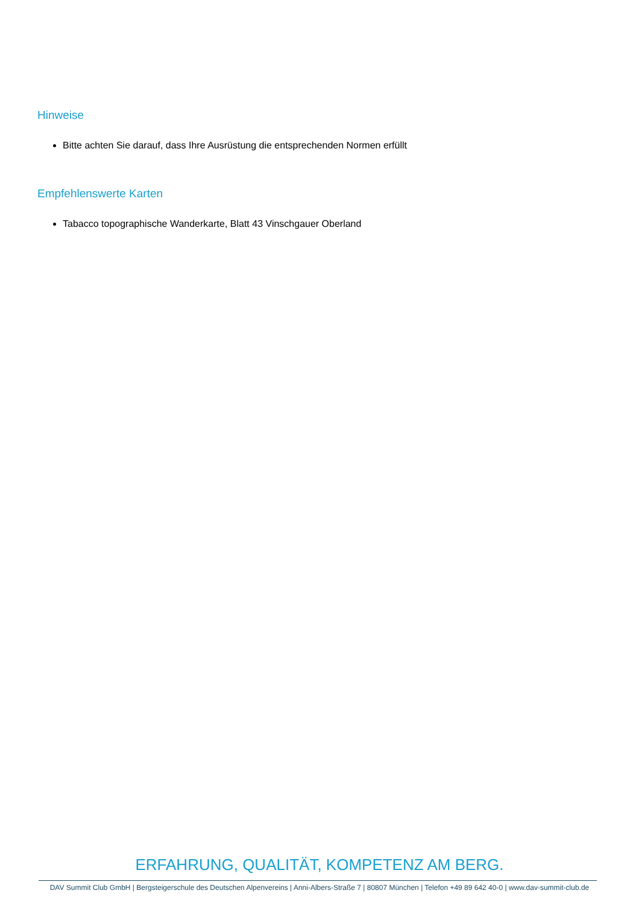Hinweise
Bitte achten Sie darauf, dass Ihre Ausrüstung die entsprechenden Normen erfüllt
Empfehlenswerte Karten
Tabacco topographische Wanderkarte, Blatt 43 Vinschgauer Oberland
ERFAHRUNG, QUALITÄT, KOMPETENZ AM BERG.
DAV Summit Club GmbH | Bergsteigerschule des Deutschen Alpenvereins | Anni-Albers-Straße 7 | 80807 München | Telefon +49 89 642 40-0 | www.dav-summit-club.de